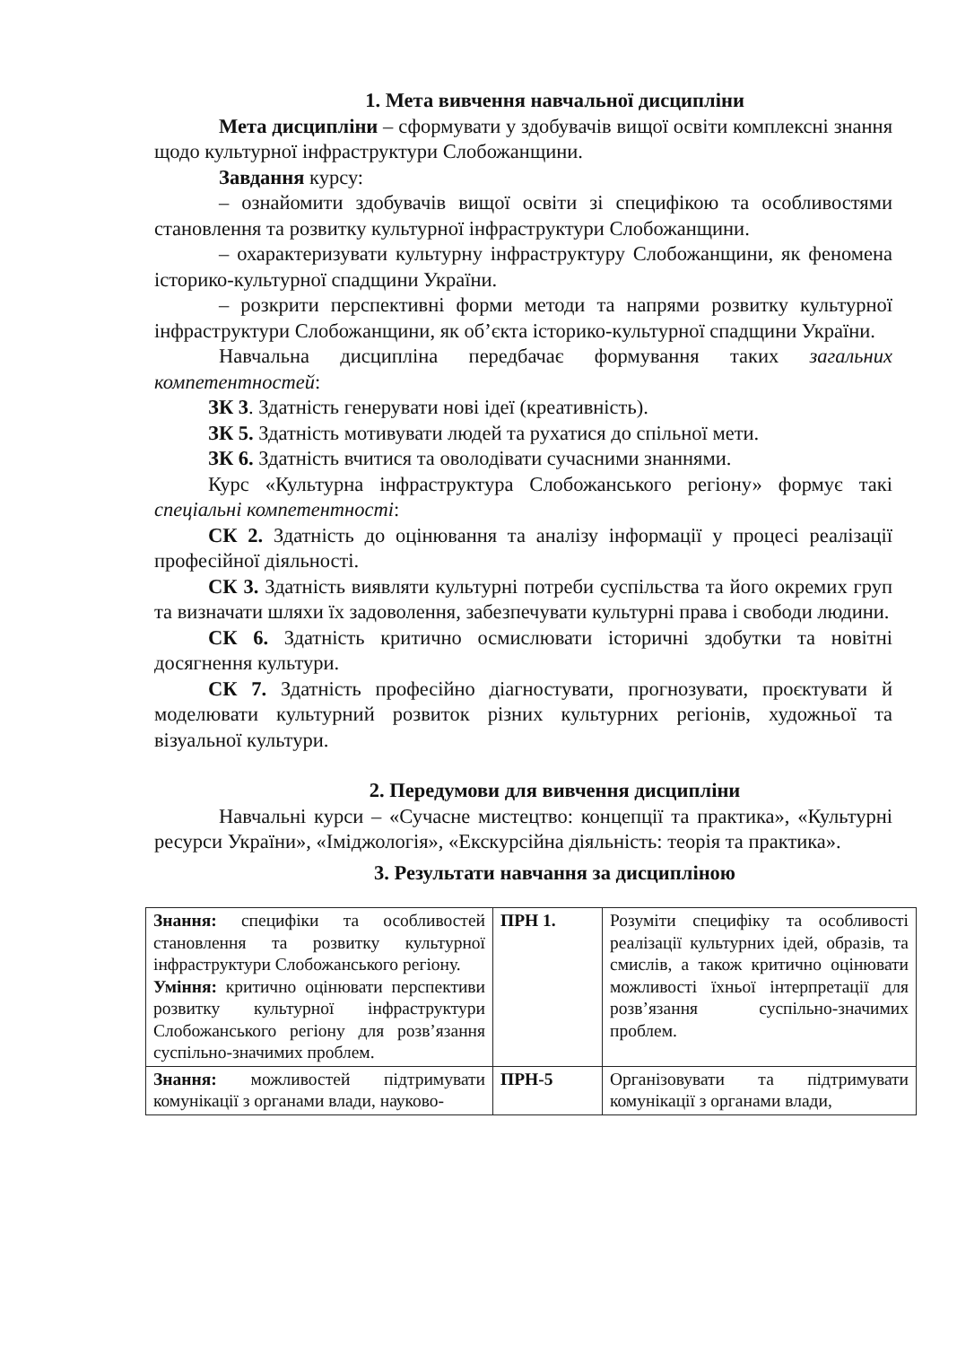1. Мета вивчення навчальної дисципліни
Мета дисципліни – сформувати у здобувачів вищої освіти комплексні знання щодо культурної інфраструктури Слобожанщини.
Завдання курсу:
– ознайомити здобувачів вищої освіти зі специфікою та особливостями становлення та розвитку культурної інфраструктури Слобожанщини.
– охарактеризувати культурну інфраструктуру Слобожанщини, як феномена історико-культурної спадщини України.
– розкрити перспективні форми методи та напрями розвитку культурної інфраструктури Слобожанщини, як об’єкта історико-культурної спадщини України.
Навчальна дисципліна передбачає формування таких загальних компетентностей:
ЗК 3. Здатність генерувати нові ідеї (креативність).
ЗК 5. Здатність мотивувати людей та рухатися до спільної мети.
ЗК 6. Здатність вчитися та оволодівати сучасними знаннями.
Курс «Культурна інфраструктура Слобожанського регіону» формує такі спеціальні компетентності:
СК 2. Здатність до оцінювання та аналізу інформації у процесі реалізації професійної діяльності.
СК 3. Здатність виявляти культурні потреби суспільства та його окремих груп та визначати шляхи їх задоволення, забезпечувати культурні права і свободи людини.
СК 6. Здатність критично осмислювати історичні здобутки та новітні досягнення культури.
СК 7. Здатність професійно діагностувати, прогнозувати, проєктувати й моделювати культурний розвиток різних культурних регіонів, художньої та візуальної культури.
2. Передумови для вивчення дисципліни
Навчальні курси – «Сучасне мистецтво: концепції та практика», «Культурні ресурси України», «Іміджологія», «Екскурсійна діяльність: теорія та практика».
3. Результати навчання за дисципліною
| Знання: специфіки та особливостей становлення та розвитку культурної інфраструктури Слобожанського регіону. Уміння: критично оцінювати перспективи розвитку культурної інфраструктури Слобожанського регіону для розв’язання суспільно-значимих проблем. | ПРН 1. | Розуміти специфіку та особливості реалізації культурних ідей, образів, та смислів, а також критично оцінювати можливості їхньої інтерпретації для розв’язання суспільно-значимих проблем. |
| Знання: можливостей підтримувати комунікації з органами влади, науково- | ПРН-5 | Організовувати та підтримувати комунікації з органами влади, |